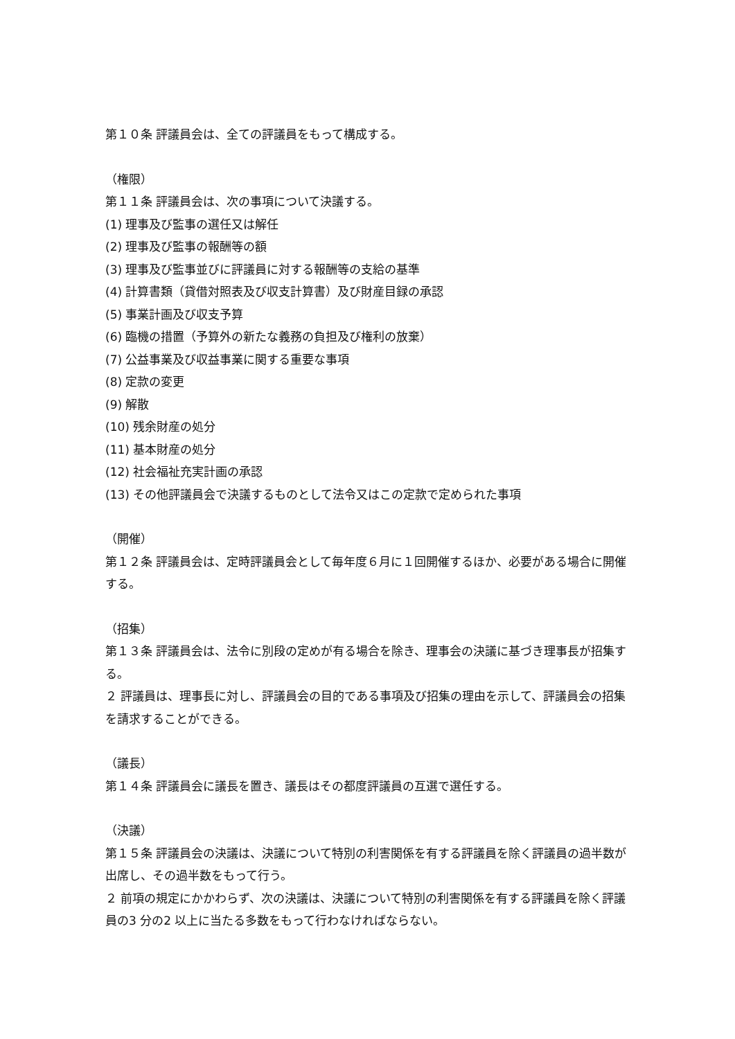第１０条 評議員会は、全ての評議員をもって構成する。
（権限）
第１１条 評議員会は、次の事項について決議する。
(1) 理事及び監事の選任又は解任
(2) 理事及び監事の報酬等の額
(3) 理事及び監事並びに評議員に対する報酬等の支給の基準
(4) 計算書類（貸借対照表及び収支計算書）及び財産目録の承認
(5) 事業計画及び収支予算
(6) 臨機の措置（予算外の新たな義務の負担及び権利の放棄）
(7) 公益事業及び収益事業に関する重要な事項
(8) 定款の変更
(9) 解散
(10) 残余財産の処分
(11) 基本財産の処分
(12) 社会福祉充実計画の承認
(13) その他評議員会で決議するものとして法令又はこの定款で定められた事項
（開催）
第１２条 評議員会は、定時評議員会として毎年度６月に１回開催するほか、必要がある場合に開催する。
（招集）
第１３条 評議員会は、法令に別段の定めが有る場合を除き、理事会の決議に基づき理事長が招集する。
２ 評議員は、理事長に対し、評議員会の目的である事項及び招集の理由を示して、評議員会の招集を請求することができる。
（議長）
第１４条 評議員会に議長を置き、議長はその都度評議員の互選で選任する。
（決議）
第１５条 評議員会の決議は、決議について特別の利害関係を有する評議員を除く評議員の過半数が出席し、その過半数をもって行う。
２ 前項の規定にかかわらず、次の決議は、決議について特別の利害関係を有する評議員を除く評議員の3 分の2 以上に当たる多数をもって行わなければならない。